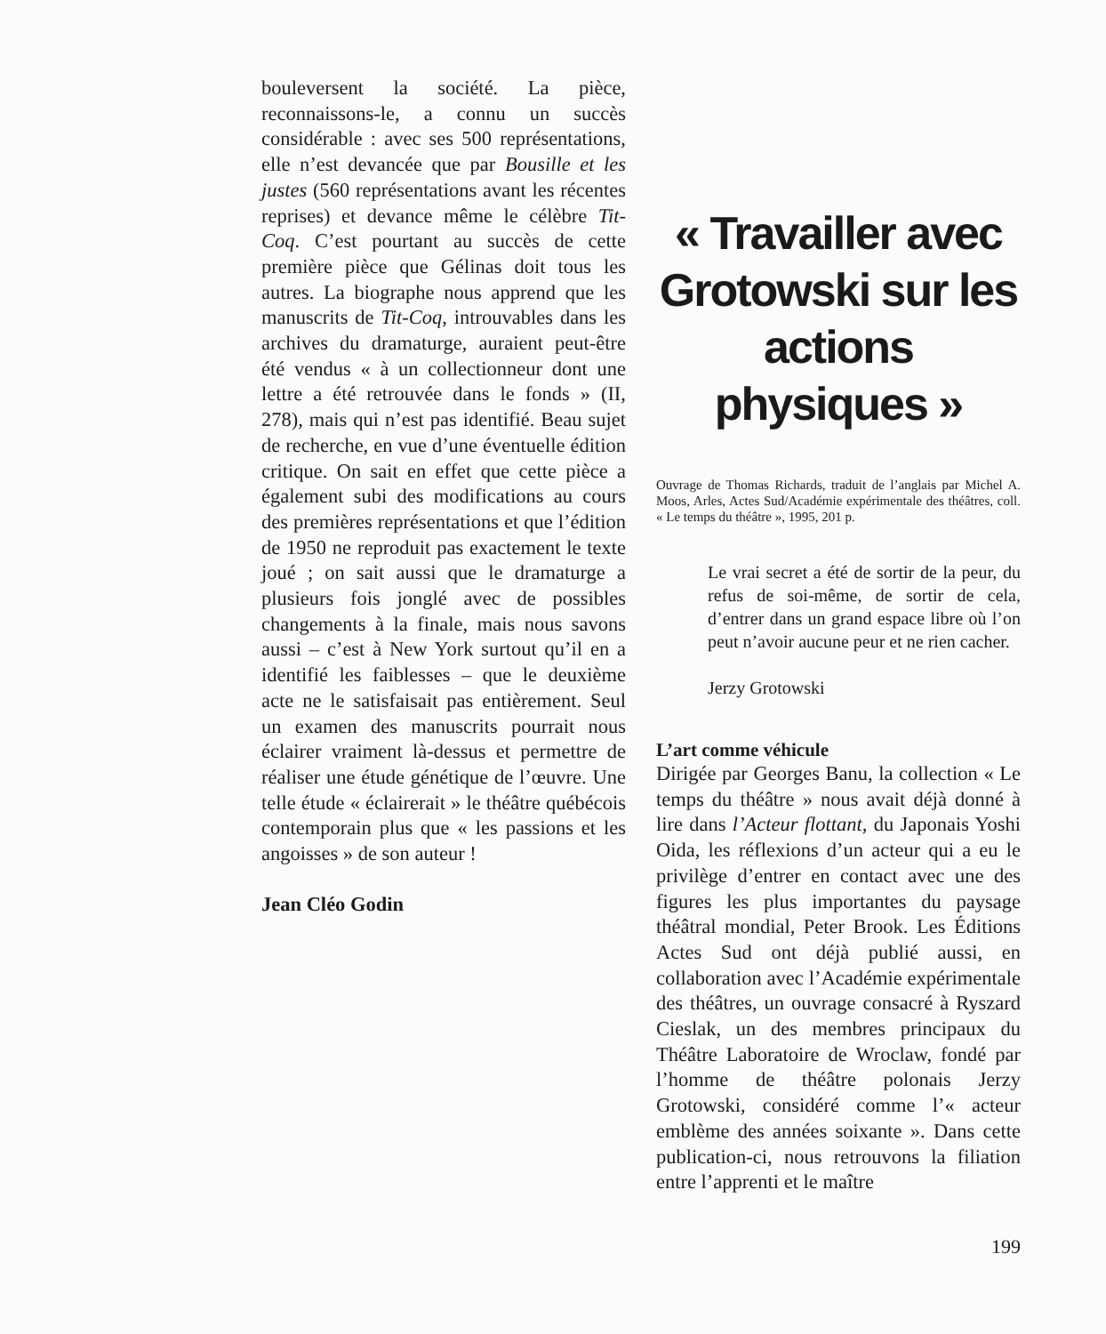bouleversent la société. La pièce, reconnaissons-le, a connu un succès considérable : avec ses 500 représentations, elle n’est devancée que par Bousille et les justes (560 représentations avant les récentes reprises) et devance même le célèbre Tit-Coq. C’est pourtant au succès de cette première pièce que Gélinas doit tous les autres. La biographe nous apprend que les manuscrits de Tit-Coq, introuvables dans les archives du dramaturge, auraient peut-être été vendus « à un collectionneur dont une lettre a été retrouvée dans le fonds » (II, 278), mais qui n’est pas identifié. Beau sujet de recherche, en vue d’une éventuelle édition critique. On sait en effet que cette pièce a également subi des modifications au cours des premières représentations et que l’édition de 1950 ne reproduit pas exactement le texte joué ; on sait aussi que le dramaturge a plusieurs fois jonglé avec de possibles changements à la finale, mais nous savons aussi – c’est à New York surtout qu’il en a identifié les faiblesses – que le deuxième acte ne le satisfaisait pas entièrement. Seul un examen des manuscrits pourrait nous éclairer vraiment là-dessus et permettre de réaliser une étude génétique de l’œuvre. Une telle étude « éclairerait » le théâtre québécois contemporain plus que « les passions et les angoisses » de son auteur !
Jean Cléo Godin
« Travailler avec Grotowski sur les actions physiques »
Ouvrage de Thomas Richards, traduit de l’anglais par Michel A. Moos, Arles, Actes Sud/Académie expérimentale des théâtres, coll. « Le temps du théâtre », 1995, 201 p.
Le vrai secret a été de sortir de la peur, du refus de soi-même, de sortir de cela, d’entrer dans un grand espace libre où l’on peut n’avoir aucune peur et ne rien cacher.
Jerzy Grotowski
L’art comme véhicule
Dirigée par Georges Banu, la collection « Le temps du théâtre » nous avait déjà donné à lire dans l’Acteur flottant, du Japonais Yoshi Oida, les réflexions d’un acteur qui a eu le privilège d’entrer en contact avec une des figures les plus importantes du paysage théâtral mondial, Peter Brook. Les Éditions Actes Sud ont déjà publié aussi, en collaboration avec l’Académie expérimentale des théâtres, un ouvrage consacré à Ryszard Cieslak, un des membres principaux du Théâtre Laboratoire de Wroclaw, fondé par l’homme de théâtre polonais Jerzy Grotowski, considéré comme l’« acteur emblème des années soixante ». Dans cette publication-ci, nous retrouvons la filiation entre l’apprenti et le maître
199